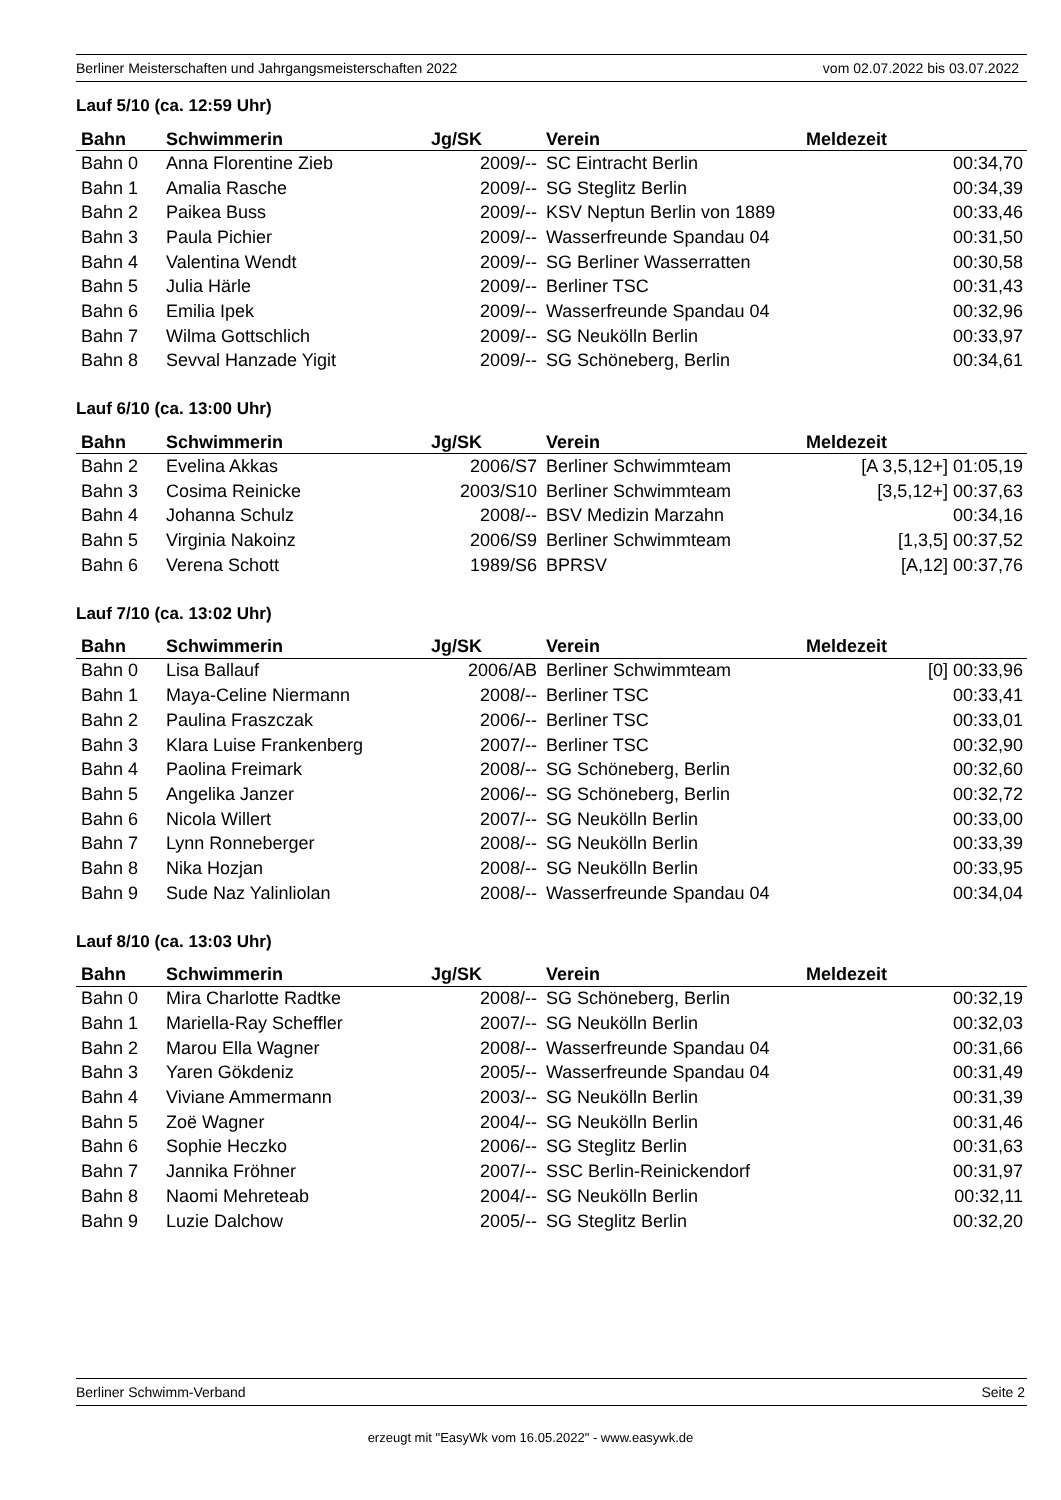Berliner Meisterschaften und Jahrgangsmeisterschaften 2022 vom 02.07.2022 bis 03.07.2022
Lauf 5/10 (ca. 12:59 Uhr)
| Bahn | Schwimmerin | Jg/SK | Verein | Meldezeit |
| --- | --- | --- | --- | --- |
| Bahn 0 | Anna Florentine Zieb | 2009/-- | SC Eintracht Berlin | 00:34,70 |
| Bahn 1 | Amalia Rasche | 2009/-- | SG Steglitz Berlin | 00:34,39 |
| Bahn 2 | Paikea Buss | 2009/-- | KSV Neptun Berlin von 1889 | 00:33,46 |
| Bahn 3 | Paula Pichier | 2009/-- | Wasserfreunde Spandau 04 | 00:31,50 |
| Bahn 4 | Valentina Wendt | 2009/-- | SG Berliner Wasserratten | 00:30,58 |
| Bahn 5 | Julia Härle | 2009/-- | Berliner TSC | 00:31,43 |
| Bahn 6 | Emilia Ipek | 2009/-- | Wasserfreunde Spandau 04 | 00:32,96 |
| Bahn 7 | Wilma Gottschlich | 2009/-- | SG Neukölln Berlin | 00:33,97 |
| Bahn 8 | Sevval Hanzade Yigit | 2009/-- | SG Schöneberg, Berlin | 00:34,61 |
Lauf 6/10 (ca. 13:00 Uhr)
| Bahn | Schwimmerin | Jg/SK | Verein | Meldezeit |
| --- | --- | --- | --- | --- |
| Bahn 2 | Evelina Akkas | 2006/S7 | Berliner Schwimmteam | [A 3,5,12+] 01:05,19 |
| Bahn 3 | Cosima Reinicke | 2003/S10 | Berliner Schwimmteam | [3,5,12+] 00:37,63 |
| Bahn 4 | Johanna Schulz | 2008/-- | BSV Medizin Marzahn | 00:34,16 |
| Bahn 5 | Virginia Nakoinz | 2006/S9 | Berliner Schwimmteam | [1,3,5] 00:37,52 |
| Bahn 6 | Verena Schott | 1989/S6 | BPRSV | [A,12] 00:37,76 |
Lauf 7/10 (ca. 13:02 Uhr)
| Bahn | Schwimmerin | Jg/SK | Verein | Meldezeit |
| --- | --- | --- | --- | --- |
| Bahn 0 | Lisa Ballauf | 2006/AB | Berliner Schwimmteam | [0] 00:33,96 |
| Bahn 1 | Maya-Celine Niermann | 2008/-- | Berliner TSC | 00:33,41 |
| Bahn 2 | Paulina Fraszczak | 2006/-- | Berliner TSC | 00:33,01 |
| Bahn 3 | Klara Luise Frankenberg | 2007/-- | Berliner TSC | 00:32,90 |
| Bahn 4 | Paolina Freimark | 2008/-- | SG Schöneberg, Berlin | 00:32,60 |
| Bahn 5 | Angelika Janzer | 2006/-- | SG Schöneberg, Berlin | 00:32,72 |
| Bahn 6 | Nicola Willert | 2007/-- | SG Neukölln Berlin | 00:33,00 |
| Bahn 7 | Lynn Ronneberger | 2008/-- | SG Neukölln Berlin | 00:33,39 |
| Bahn 8 | Nika Hozjan | 2008/-- | SG Neukölln Berlin | 00:33,95 |
| Bahn 9 | Sude Naz Yalinliolan | 2008/-- | Wasserfreunde Spandau 04 | 00:34,04 |
Lauf 8/10 (ca. 13:03 Uhr)
| Bahn | Schwimmerin | Jg/SK | Verein | Meldezeit |
| --- | --- | --- | --- | --- |
| Bahn 0 | Mira Charlotte Radtke | 2008/-- | SG Schöneberg, Berlin | 00:32,19 |
| Bahn 1 | Mariella-Ray Scheffler | 2007/-- | SG Neukölln Berlin | 00:32,03 |
| Bahn 2 | Marou Ella Wagner | 2008/-- | Wasserfreunde Spandau 04 | 00:31,66 |
| Bahn 3 | Yaren Gökdeniz | 2005/-- | Wasserfreunde Spandau 04 | 00:31,49 |
| Bahn 4 | Viviane Ammermann | 2003/-- | SG Neukölln Berlin | 00:31,39 |
| Bahn 5 | Zoë Wagner | 2004/-- | SG Neukölln Berlin | 00:31,46 |
| Bahn 6 | Sophie Heczko | 2006/-- | SG Steglitz Berlin | 00:31,63 |
| Bahn 7 | Jannika Fröhner | 2007/-- | SSC Berlin-Reinickendorf | 00:31,97 |
| Bahn 8 | Naomi Mehreteab | 2004/-- | SG Neukölln Berlin | 00:32,11 |
| Bahn 9 | Luzie Dalchow | 2005/-- | SG Steglitz Berlin | 00:32,20 |
Berliner Schwimm-Verband Seite 2
erzeugt mit "EasyWk vom 16.05.2022" - www.easywk.de